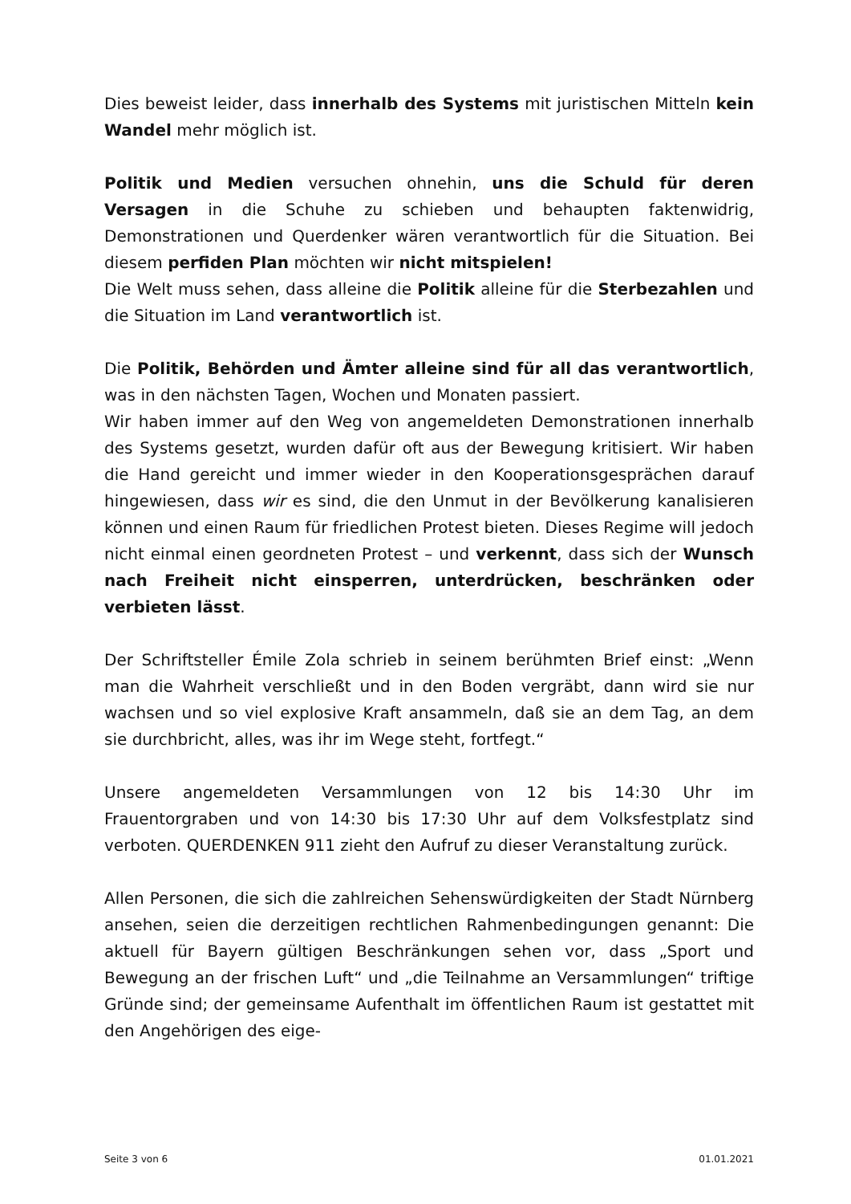Dies beweist leider, dass innerhalb des Systems mit juristischen Mitteln kein Wandel mehr möglich ist.
Politik und Medien versuchen ohnehin, uns die Schuld für deren Versagen in die Schuhe zu schieben und behaupten faktenwidrig, Demonstrationen und Querdenker wären verantwortlich für die Situation. Bei diesem perfiden Plan möchten wir nicht mitspielen!
Die Welt muss sehen, dass alleine die Politik alleine für die Sterbezahlen und die Situation im Land verantwortlich ist.
Die Politik, Behörden und Ämter alleine sind für all das verantwortlich, was in den nächsten Tagen, Wochen und Monaten passiert.
Wir haben immer auf den Weg von angemeldeten Demonstrationen innerhalb des Systems gesetzt, wurden dafür oft aus der Bewegung kritisiert. Wir haben die Hand gereicht und immer wieder in den Kooperationsgesprächen darauf hingewiesen, dass wir es sind, die den Unmut in der Bevölkerung kanalisieren können und einen Raum für friedlichen Protest bieten. Dieses Regime will jedoch nicht einmal einen geordneten Protest – und verkennt, dass sich der Wunsch nach Freiheit nicht einsperren, unterdrücken, beschränken oder verbieten lässt.
Der Schriftsteller Émile Zola schrieb in seinem berühmten Brief einst: „Wenn man die Wahrheit verschließt und in den Boden vergräbt, dann wird sie nur wachsen und so viel explosive Kraft ansammeln, daß sie an dem Tag, an dem sie durchbricht, alles, was ihr im Wege steht, fortfegt.“
Unsere angemeldeten Versammlungen von 12 bis 14:30 Uhr im Frauentorgraben und von 14:30 bis 17:30 Uhr auf dem Volksfestplatz sind verboten. QUERDENKEN 911 zieht den Aufruf zu dieser Veranstaltung zurück.
Allen Personen, die sich die zahlreichen Sehenswürdigkeiten der Stadt Nürnberg ansehen, seien die derzeitigen rechtlichen Rahmenbedingungen genannt: Die aktuell für Bayern gültigen Beschränkungen sehen vor, dass „Sport und Bewegung an der frischen Luft“ und „die Teilnahme an Versammlungen“ triftige Gründe sind; der gemeinsame Aufenthalt im öffentlichen Raum ist gestattet mit den Angehörigen des eige-
Seite 3 von 6 01.01.2021